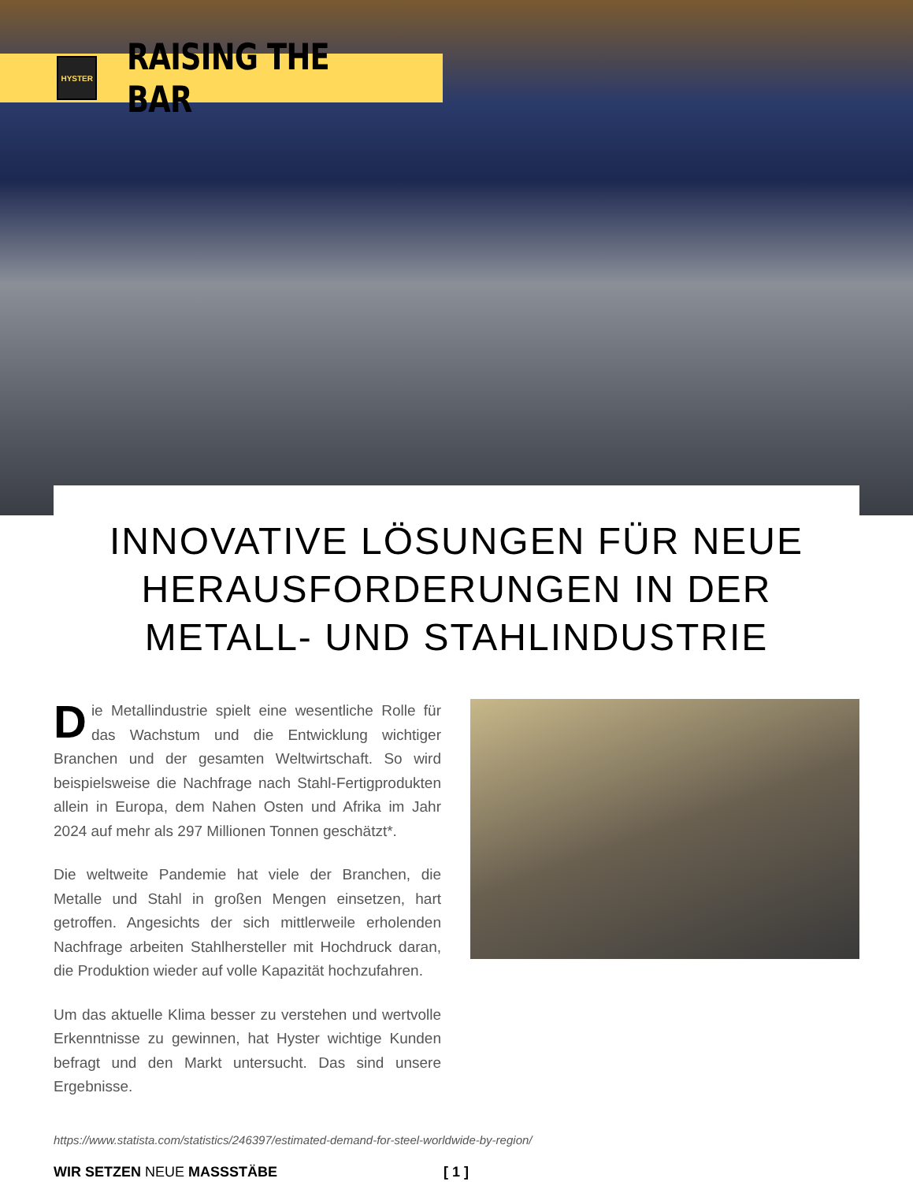HYSTER
RAISING THE BAR
INNOVATIVE LÖSUNGEN FÜR NEUE HERAUSFORDERUNGEN IN DER METALL- UND STAHLINDUSTRIE
Die Metallindustrie spielt eine wesentliche Rolle für das Wachstum und die Entwicklung wichtiger Branchen und der gesamten Weltwirtschaft. So wird beispielsweise die Nachfrage nach Stahl-Fertigprodukten allein in Europa, dem Nahen Osten und Afrika im Jahr 2024 auf mehr als 297 Millionen Tonnen geschätzt*.
Die weltweite Pandemie hat viele der Branchen, die Metalle und Stahl in großen Mengen einsetzen, hart getroffen. Angesichts der sich mittlerweile erholenden Nachfrage arbeiten Stahlhersteller mit Hochdruck daran, die Produktion wieder auf volle Kapazität hochzufahren.
Um das aktuelle Klima besser zu verstehen und wertvolle Erkenntnisse zu gewinnen, hat Hyster wichtige Kunden befragt und den Markt untersucht. Das sind unsere Ergebnisse.
https://www.statista.com/statistics/246397/estimated-demand-for-steel-worldwide-by-region/
WIR SETZEN NEUE MASSSTÄBE [ 1 ]